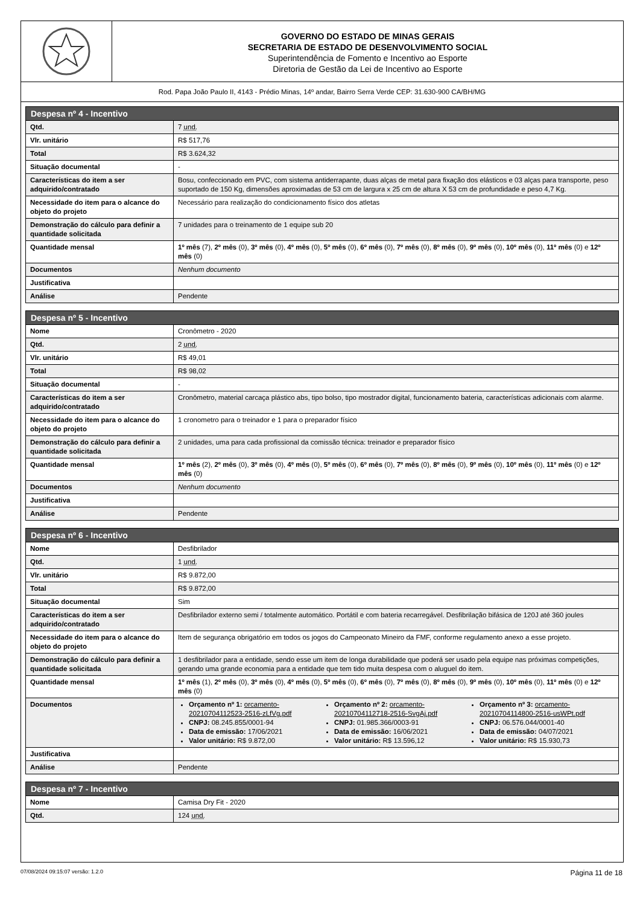GOVERNO DO ESTADO DE MINAS GERAIS
SECRETARIA DE ESTADO DE DESENVOLVIMENTO SOCIAL
Superintendência de Fomento e Incentivo ao Esporte
Diretoria de Gestão da Lei de Incentivo ao Esporte
Rod. Papa João Paulo II, 4143 - Prédio Minas, 14º andar, Bairro Serra Verde CEP: 31.630-900 CA/BH/MG
| Despesa nº 4 - Incentivo | |
| --- | --- |
| Qtd. | 7 und. |
| Vlr. unitário | R$ 517,76 |
| Total | R$ 3.624,32 |
| Situação documental | - |
| Características do item a ser adquirido/contratado | Bosu, confeccionado em PVC, com sistema antiderrapante, duas alças de metal para fixação dos elásticos e 03 alças para transporte, peso suportado de 150 Kg, dimensões aproximadas de 53 cm de largura x 25 cm de altura X 53 cm de profundidade e peso 4,7 Kg. |
| Necessidade do item para o alcance do objeto do projeto | Necessário para realização do condicionamento físico dos atletas |
| Demonstração do cálculo para definir a quantidade solicitada | 7 unidades para o treinamento de 1 equipe sub 20 |
| Quantidade mensal | 1º mês (7), 2º mês (0), 3º mês (0), 4º mês (0), 5º mês (0), 6º mês (0), 7º mês (0), 8º mês (0), 9º mês (0), 10º mês (0), 11º mês (0) e 12º mês (0) |
| Documentos | Nenhum documento |
| Justificativa | |
| Análise | Pendente |
| Despesa nº 5 - Incentivo | |
| --- | --- |
| Nome | Cronômetro - 2020 |
| Qtd. | 2 und. |
| Vlr. unitário | R$ 49,01 |
| Total | R$ 98,02 |
| Situação documental | - |
| Características do item a ser adquirido/contratado | Cronômetro, material carcaça plástico abs, tipo bolso, tipo mostrador digital, funcionamento bateria, características adicionais com alarme. |
| Necessidade do item para o alcance do objeto do projeto | 1 cronometro para o treinador e 1 para o preparador físico |
| Demonstração do cálculo para definir a quantidade solicitada | 2 unidades, uma para cada profissional da comissão técnica: treinador e preparador físico |
| Quantidade mensal | 1º mês (2), 2º mês (0), 3º mês (0), 4º mês (0), 5º mês (0), 6º mês (0), 7º mês (0), 8º mês (0), 9º mês (0), 10º mês (0), 11º mês (0) e 12º mês (0) |
| Documentos | Nenhum documento |
| Justificativa | |
| Análise | Pendente |
| Despesa nº 6 - Incentivo | |
| --- | --- |
| Nome | Desfibrilador |
| Qtd. | 1 und. |
| Vlr. unitário | R$ 9.872,00 |
| Total | R$ 9.872,00 |
| Situação documental | Sim |
| Características do item a ser adquirido/contratado | Desfibrilador externo semi / totalmente automático. Portátil e com bateria recarregável. Desfibrilação bifásica de 120J até 360 joules |
| Necessidade do item para o alcance do objeto do projeto | Item de segurança obrigatório em todos os jogos do Campeonato Mineiro da FMF, conforme regulamento anexo a esse projeto. |
| Demonstração do cálculo para definir a quantidade solicitada | 1 desfibrilador para a entidade, sendo esse um item de longa durabilidade que poderá ser usado pela equipe nas próximas competições, gerando uma grande economia para a entidade que tem tido muita despesa com o aluguel do item. |
| Quantidade mensal | 1º mês (1), 2º mês (0), 3º mês (0), 4º mês (0), 5º mês (0), 6º mês (0), 7º mês (0), 8º mês (0), 9º mês (0), 10º mês (0), 11º mês (0) e 12º mês (0) |
| Documentos | Orçamento nº 1: orcamento-20210704112523-2516-zLfVg.pdf CNPJ: 08.245.855/0001-94 Data de emissão: 17/06/2021 Valor unitário: R$ 9.872,00 Orçamento nº 2: orcamento-20210704112718-2516-SvgAj.pdf CNPJ: 01.985.366/0003-91 Data de emissão: 16/06/2021 Valor unitário: R$ 13.596,12 Orçamento nº 3: orcamento-20210704114800-2516-usWPt.pdf CNPJ: 06.576.044/0001-40 Data de emissão: 04/07/2021 Valor unitário: R$ 15.930,73 |
| Justificativa | |
| Análise | Pendente |
| Despesa nº 7 - Incentivo | |
| --- | --- |
| Nome | Camisa Dry Fit - 2020 |
| Qtd. | 124 und. |
07/08/2024 09:15:07 versão: 1.2.0 Página 11 de 18